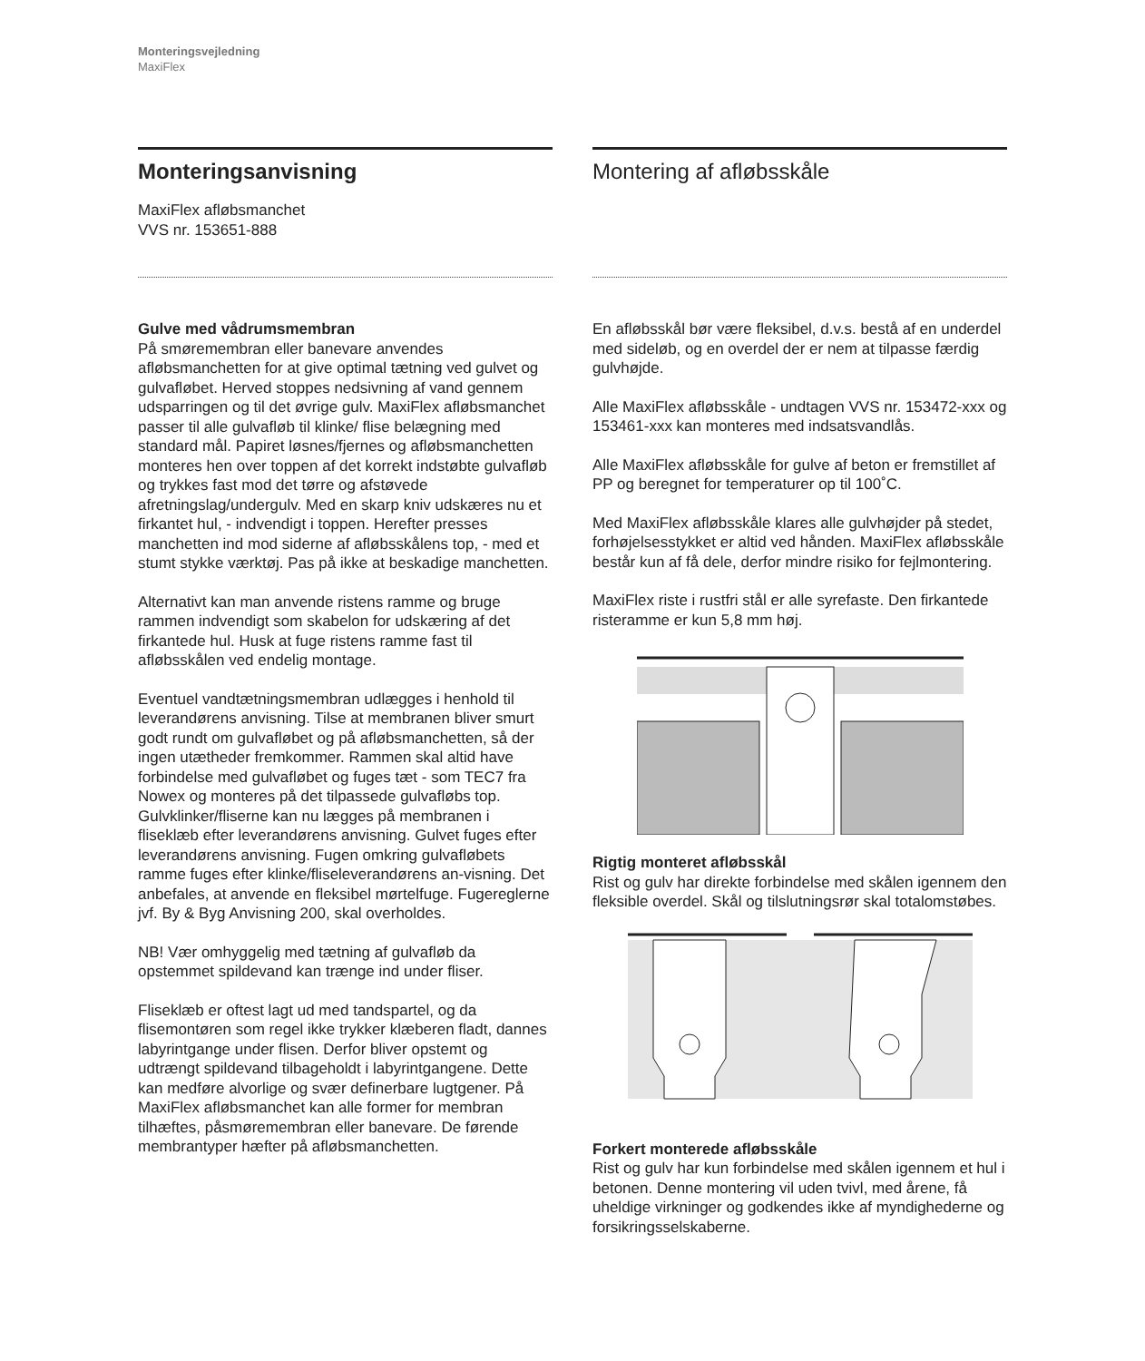Monteringsvejledning
MaxiFlex
Monteringsanvisning
MaxiFlex afløbsmanchet
VVS nr. 153651-888
Gulve med vådrumsmembran
På smøremembran eller banevare anvendes afløbsmanchetten for at give optimal tætning ved gulvet og gulvafløbet. Herved stoppes nedsivning af vand gennem udsparringen og til det øvrige gulv. MaxiFlex afløbsmanchet passer til alle gulvafløb til klinke/ flise belægning med standard mål. Papiret løsnes/fjernes og afløbsmanchetten monteres hen over toppen af det korrekt indstøbte gulvafløb og trykkes fast mod det tørre og afstøvede afretningslag/undergulv. Med en skarp kniv udskæres nu et firkantet hul, - indvendigt i toppen. Herefter presses manchetten ind mod siderne af afløbsskålens top, - med et stumt stykke værktøj. Pas på ikke at beskadige manchetten.
Alternativt kan man anvende ristens ramme og bruge rammen indvendigt som skabelon for udskæring af det firkantede hul. Husk at fuge ristens ramme fast til afløbsskålen ved endelig montage.
Eventuel vandtætningsmembran udlægges i henhold til leverandørens anvisning. Tilse at membranen bliver smurt godt rundt om gulvafløbet og på afløbsmanchetten, så der ingen utætheder fremkommer. Rammen skal altid have forbindelse med gulvafløbet og fuges tæt - som TEC7 fra Nowex og monteres på det tilpassede gulvafløbs top. Gulvklinker/fliserne kan nu lægges på membranen i fliseklæb efter leverandørens anvisning. Gulvet fuges efter leverandørens anvisning. Fugen omkring gulvafløbets ramme fuges efter klinke/fliseleverandørens an-visning. Det anbefales, at anvende en fleksibel mørtelfuge. Fugereglerne jvf. By & Byg Anvisning 200, skal overholdes.
NB! Vær omhyggelig med tætning af gulvafløb da opstemmet spildevand kan trænge ind under fliser.
Fliseklæb er oftest lagt ud med tandspartel, og da flisemontøren som regel ikke trykker klæberen fladt, dannes labyrintgange under flisen. Derfor bliver opstemt og udtrængt spildevand tilbageholdt i labyrintgangene. Dette kan medføre alvorlige og svær definerbare lugtgener. På MaxiFlex afløbsmanchet kan alle former for membran tilhæftes, påsmøremembran eller banevare. De førende membrantyper hæfter på afløbsmanchetten.
Montering af afløbsskåle
En afløbsskål bør være fleksibel, d.v.s. bestå af en underdel med sideløb, og en overdel der er nem at tilpasse færdig gulvhøjde.
Alle MaxiFlex afløbsskåle - undtagen VVS nr. 153472-xxx og 153461-xxx kan monteres med indsatsvandlås.
Alle MaxiFlex afløbsskåle for gulve af beton er fremstillet af PP og beregnet for temperaturer op til 100˚C.
Med MaxiFlex afløbsskåle klares alle gulvhøjder på stedet, forhøjelsesstykket er altid ved hånden. MaxiFlex afløbsskåle består kun af få dele, derfor mindre risiko for fejlmontering.
MaxiFlex riste i rustfri stål er alle syrefaste. Den firkantede risteramme er kun 5,8 mm høj.
Rigtig monteret afløbsskål
Rist og gulv har direkte forbindelse med skålen igennem den fleksible overdel. Skål og tilslutningsrør skal totalomstøbes.
Forkert monterede afløbsskåle
Rist og gulv har kun forbindelse med skålen igennem et hul i betonen. Denne montering vil uden tvivl, med årene, få uheldige virkninger og godkendes ikke af myndighederne og forsikringsselskaberne.